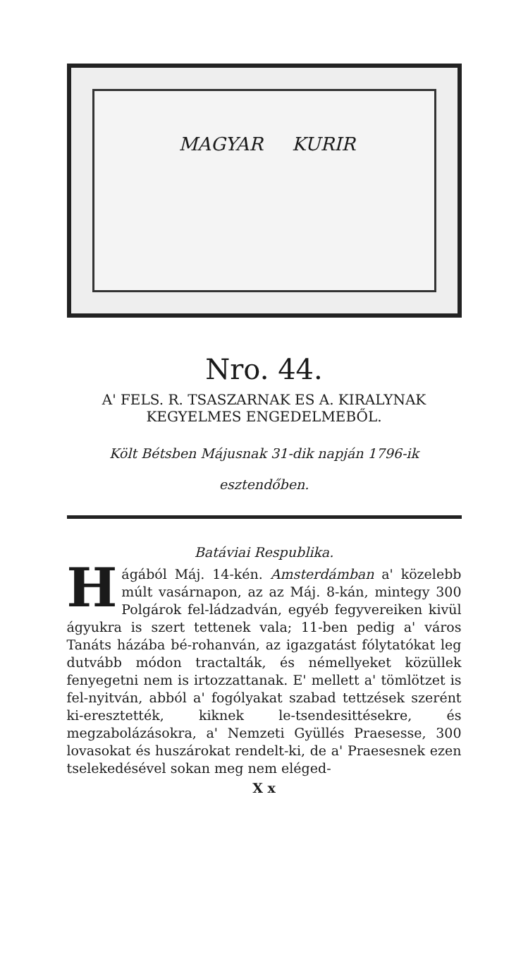MAGYAR KURIR
Nro. 44.
A' FELS. R. TSASZARNAK ES A. KIRALYNAK
KEGYELMES ENGEDELMEBŐL.
Költ Bétsben Májusnak 31-dik napján 1796-ik esztendőben.
Batáviai Respublika.
Hágából Máj. 14-kén. Amsterdámban a' közelebb múlt vasárnapon, az az Máj. 8-kán, mintegy 300 Polgárok fel-ládzadván, egyéb fegyvereiken kivül ágyukra is szert tettenek vala; 11-ben pedig a' város Tanáts házába bé-rohanván, az igazgatást fólytatókat leg dutvább módon tractalták, és némellyeket közüllek fenyegetni nem is irtozzattanak. E' mellett a' tömlötzet is fel-nyitván, abból a' fogólyakat szabad tettzések szerént ki-eresztették, kiknek le-tsendesittésekre, és megzabolázásokra, a' Nemzeti Gyüllés Praesesse, 300 lovasokat és huszárokat rendelt-ki, de a' Praesesnek ezen tselekedésével sokan meg nem eléged-
X x